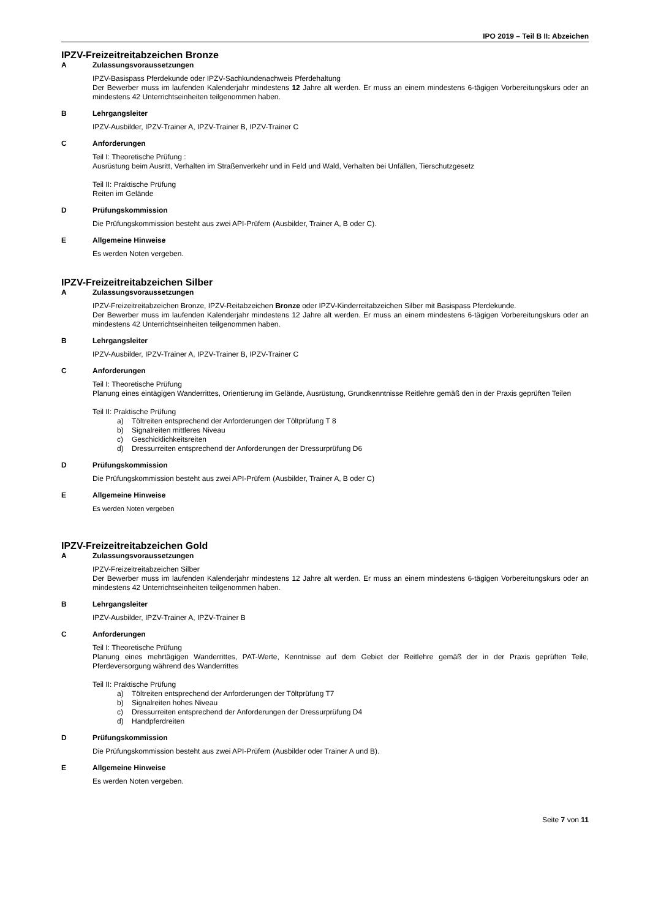IPO 2019 – Teil B II: Abzeichen
IPZV-Freizeitreitabzeichen Bronze
A Zulassungsvoraussetzungen
IPZV-Basispass Pferdekunde oder IPZV-Sachkundenachweis Pferdehaltung
Der Bewerber muss im laufenden Kalenderjahr mindestens 12 Jahre alt werden. Er muss an einem mindestens 6-tägigen Vorbereitungskurs oder an mindestens 42 Unterrichtseinheiten teilgenommen haben.
B Lehrgangsleiter
IPZV-Ausbilder, IPZV-Trainer A, IPZV-Trainer B, IPZV-Trainer C
C Anforderungen
Teil I: Theoretische Prüfung :
Ausrüstung beim Ausritt, Verhalten im Straßenverkehr und in Feld und Wald, Verhalten bei Unfällen, Tierschutzgesetz
Teil II: Praktische Prüfung
Reiten im Gelände
D Prüfungskommission
Die Prüfungskommission besteht aus zwei API-Prüfern (Ausbilder, Trainer A, B oder C).
E Allgemeine Hinweise
Es werden Noten vergeben.
IPZV-Freizeitreitabzeichen Silber
A Zulassungsvoraussetzungen
IPZV-Freizeitreitabzeichen Bronze, IPZV-Reitabzeichen Bronze oder IPZV-Kinderreitabzeichen Silber mit Basispass Pferdekunde.
Der Bewerber muss im laufenden Kalenderjahr mindestens 12 Jahre alt werden. Er muss an einem mindestens 6-tägigen Vorbereitungskurs oder an mindestens 42 Unterrichtseinheiten teilgenommen haben.
B Lehrgangsleiter
IPZV-Ausbilder, IPZV-Trainer A, IPZV-Trainer B, IPZV-Trainer C
C Anforderungen
Teil I: Theoretische Prüfung
Planung eines eintägigen Wanderrittes, Orientierung im Gelände, Ausrüstung, Grundkenntnisse Reitlehre gemäß den in der Praxis geprüften Teilen
Teil II: Praktische Prüfung
a) Töltreiten entsprechend der Anforderungen der Töltprüfung T 8
b) Signalreiten mittleres Niveau
c) Geschicklichkeitsreiten
d) Dressurreiten entsprechend der Anforderungen der Dressurprüfung D6
D Prüfungskommission
Die Prüfungskommission besteht aus zwei API-Prüfern (Ausbilder, Trainer A, B oder C)
E Allgemeine Hinweise
Es werden Noten vergeben
IPZV-Freizeitreitabzeichen Gold
A Zulassungsvoraussetzungen
IPZV-Freizeitreitabzeichen Silber
Der Bewerber muss im laufenden Kalenderjahr mindestens 12 Jahre alt werden. Er muss an einem mindestens 6-tägigen Vorbereitungskurs oder an mindestens 42 Unterrichtseinheiten teilgenommen haben.
B Lehrgangsleiter
IPZV-Ausbilder, IPZV-Trainer A, IPZV-Trainer B
C Anforderungen
Teil I: Theoretische Prüfung
Planung eines mehrtägigen Wanderrittes, PAT-Werte, Kenntnisse auf dem Gebiet der Reitlehre gemäß der in der Praxis geprüften Teile, Pferdeversorgung während des Wanderrittes
Teil II: Praktische Prüfung
a) Töltreiten entsprechend der Anforderungen der Töltprüfung T7
b) Signalreiten hohes Niveau
c) Dressurreiten entsprechend der Anforderungen der Dressurprüfung D4
d) Handpferdreiten
D Prüfungskommission
Die Prüfungskommission besteht aus zwei API-Prüfern (Ausbilder oder Trainer A und B).
E Allgemeine Hinweise
Es werden Noten vergeben.
Seite 7 von 11